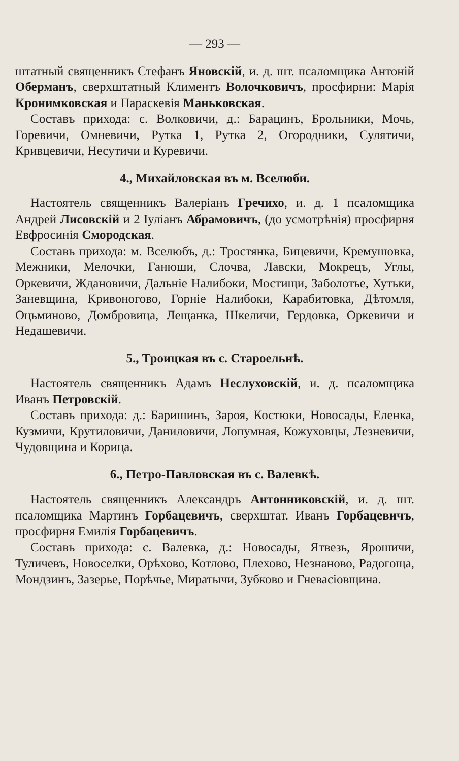— 293 —
штатный священникъ Стефанъ Яновскій, и. д. шт. псаломщика Антоній Оберманъ, сверхштатный Климентъ Волочковичъ, просфирни: Марія Кронимковская и Параскевія Маньковская.
Составъ прихода: с. Волковичи, д.: Барацинъ, Брольники, Мочь, Горевичи, Омневичи, Рутка 1, Рутка 2, Огородники, Сулятичи, Кривцевичи, Несутичи и Куревичи.
4., Михайловская въ м. Вселюби.
Настоятель священникъ Валеріанъ Гречихо, и. д. 1 псаломщика Андрей Лисовскій и 2 Іуліанъ Абрамовичъ, (до усмотрѣнія) просфирня Евфросинія Смородская.
Составъ прихода: м. Вселюбъ, д.: Тростянка, Бицевичи, Кремушовка, Межники, Мелочки, Ганюши, Слочва, Лавски, Мокрецъ, Углы, Оркевичи, Ждановичи, Дальніе Налибоки, Мостищи, Заболотье, Хутьки, Заневщина, Кривоногово, Горніе Налибоки, Карабитовка, Дѣтомля, Оцьминово, Домбровица, Лещанка, Шкеличи, Гердовка, Оркевичи и Недашевичи.
5., Троицкая въ с. Староельнѣ.
Настоятель священникъ Адамъ Неслуховскій, и. д. псаломщика Иванъ Петровскій.
Составъ прихода: д.: Баришинъ, Зароя, Костюки, Новосады, Еленка, Кузмичи, Крутиловичи, Даниловичи, Лопумная, Кожуховцы, Лезневичи, Чудовщина и Корица.
6., Петро-Павловская въ с. Валевкѣ.
Настоятель священникъ Александръ Антонниковскій, и. д. шт. псаломщика Мартинъ Горбацевичъ, сверхштат. Иванъ Горбацевичъ, просфирня Емилія Горбацевичъ.
Составъ прихода: с. Валевка, д.: Новосады, Ятвезь, Ярошичи, Туличевъ, Новоселки, Орѣхово, Котлово, Плехово, Незнаново, Радогоща, Мондзинъ, Зазерье, Порѣчье, Миратычи, Зубково и Гневасіовщина.